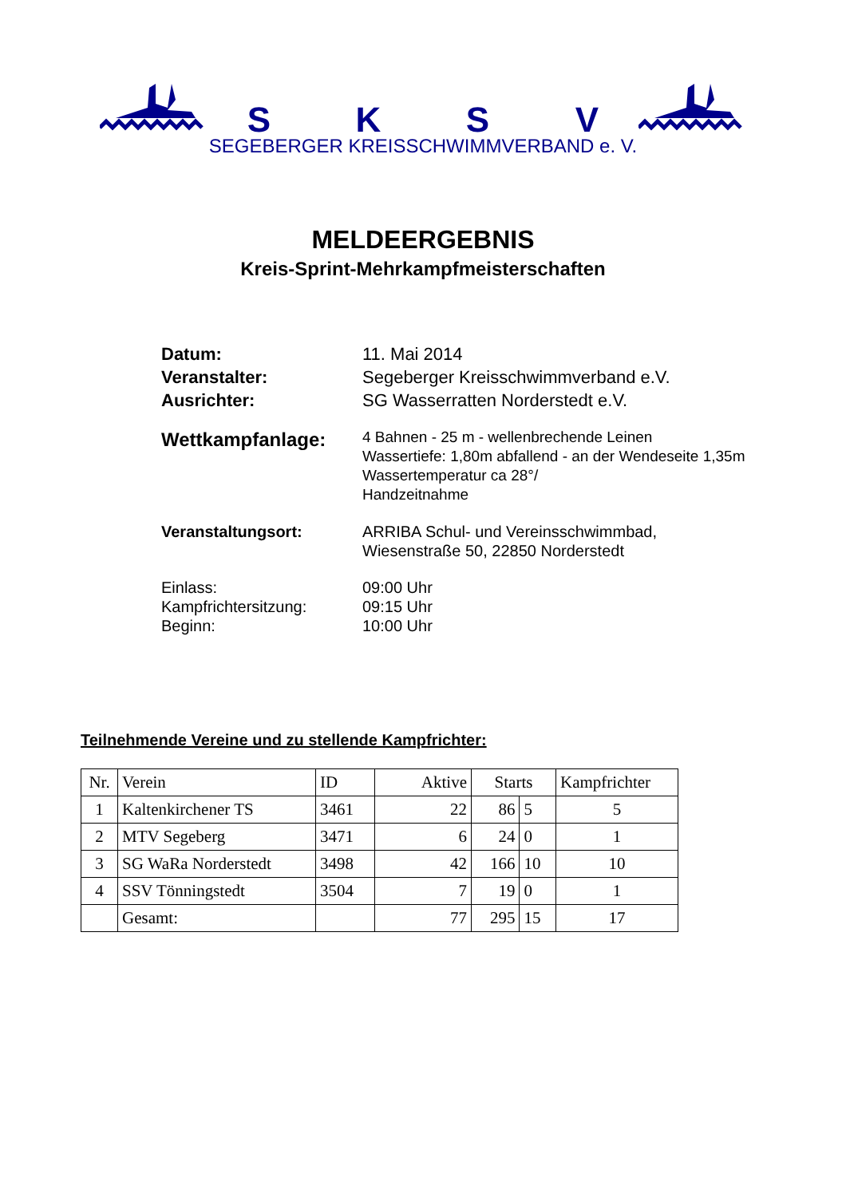SKSV
SEGEBERGER KREISSCHWIMMVERBAND e. V.
MELDEERGEBNIS
Kreis-Sprint-Mehrkampfmeisterschaften
Datum: 11. Mai 2014
Veranstalter: Segeberger Kreisschwimmverband e.V.
Ausrichter: SG Wasserratten Norderstedt e.V.
Wettkampfanlage:
4 Bahnen - 25 m - wellenbrechende Leinen
Wassertiefe: 1,80m abfallend - an der Wendeseite 1,35m
Wassertemperatur ca 28°/
Handzeitnahme
Veranstaltungsort: ARRIBA Schul- und Vereinsschwimmbad,
Wiesenstraße 50, 22850 Norderstedt
Einlass:
Kampfrichtersitzung:
Beginn:
09:00 Uhr
09:15 Uhr
10:00 Uhr
Teilnehmende Vereine und zu stellende Kampfrichter:
| Nr. | Verein | ID | Aktive | Starts | | Kampfrichter |
| --- | --- | --- | --- | --- | --- | --- |
| 1 | Kaltenkirchener TS | 3461 | 22 | 86 | 5 | 5 |
| 2 | MTV Segeberg | 3471 | 6 | 24 | 0 | 1 |
| 3 | SG WaRa Norderstedt | 3498 | 42 | 166 | 10 | 10 |
| 4 | SSV Tönningstedt | 3504 | 7 | 19 | 0 | 1 |
| | Gesamt: | | 77 | 295 | 15 | 17 |